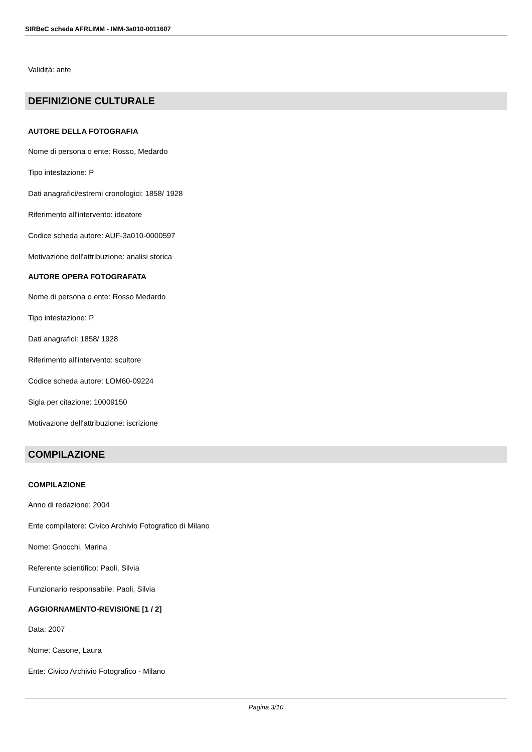SIRBeC scheda AFRLIMM - IMM-3a010-0011607
Validità: ante
DEFINIZIONE CULTURALE
AUTORE DELLA FOTOGRAFIA
Nome di persona o ente: Rosso, Medardo
Tipo intestazione: P
Dati anagrafici/estremi cronologici: 1858/ 1928
Riferimento all'intervento: ideatore
Codice scheda autore: AUF-3a010-0000597
Motivazione dell'attribuzione: analisi storica
AUTORE OPERA FOTOGRAFATA
Nome di persona o ente: Rosso Medardo
Tipo intestazione: P
Dati anagrafici: 1858/ 1928
Riferimento all'intervento: scultore
Codice scheda autore: LOM60-09224
Sigla per citazione: 10009150
Motivazione dell'attribuzione: iscrizione
COMPILAZIONE
COMPILAZIONE
Anno di redazione: 2004
Ente compilatore: Civico Archivio Fotografico di Milano
Nome: Gnocchi, Marina
Referente scientifico: Paoli, Silvia
Funzionario responsabile: Paoli, Silvia
AGGIORNAMENTO-REVISIONE [1 / 2]
Data: 2007
Nome: Casone, Laura
Ente: Civico Archivio Fotografico - Milano
Pagina 3/10